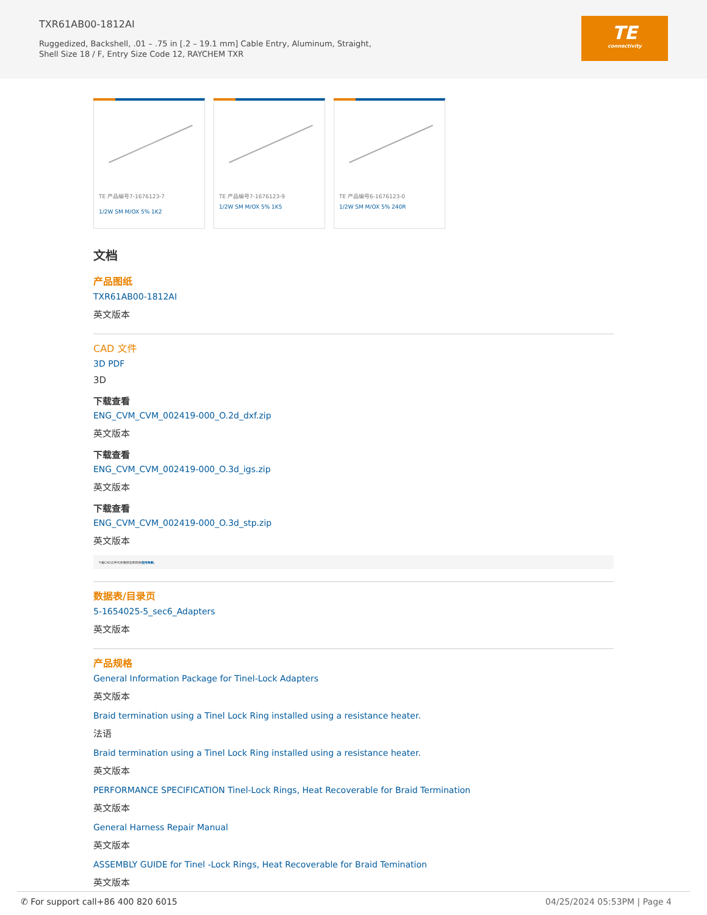TXR61AB00-1812AI
Ruggedized, Backshell, .01 – .75 in [.2 – 19.1 mm] Cable Entry, Aluminum, Straight,
Shell Size 18 / F, Entry Size Code 12, RAYCHEM TXR
TE
connectivity
TE 产品编号7-1676123-7
1/2W SM M/OX 5% 1K2
TE 产品编号7-1676123-9
1/2W SM M/OX 5% 1K5
TE 产品编号6-1676123-0
1/2W SM M/OX 5% 240R
文档
产品图纸
TXR61AB00-1812AI
英文版本
CAD 文件
3D PDF
3D
下载查看
ENG_CVM_CVM_002419-000_O.2d_dxf.zip
英文版本
下载查看
ENG_CVM_CVM_002419-000_O.3d_igs.zip
英文版本
下载查看
ENG_CVM_CVM_002419-000_O.3d_stp.zip
英文版本
下载CAD文件代表我接受和同意使用条款。
数据表/目录页
5-1654025-5_sec6_Adapters
英文版本
产品规格
General Information Package for Tinel-Lock Adapters
英文版本
Braid termination using a Tinel Lock Ring installed using a resistance heater.
法语
Braid termination using a Tinel Lock Ring installed using a resistance heater.
英文版本
PERFORMANCE SPECIFICATION Tinel-Lock Rings, Heat Recoverable for Braid Termination
英文版本
General Harness Repair Manual
英文版本
ASSEMBLY GUIDE for Tinel -Lock Rings, Heat Recoverable for Braid Temination
英文版本
✆ For support call+86 400 820 6015 04/25/2024 05:53PM | Page 4